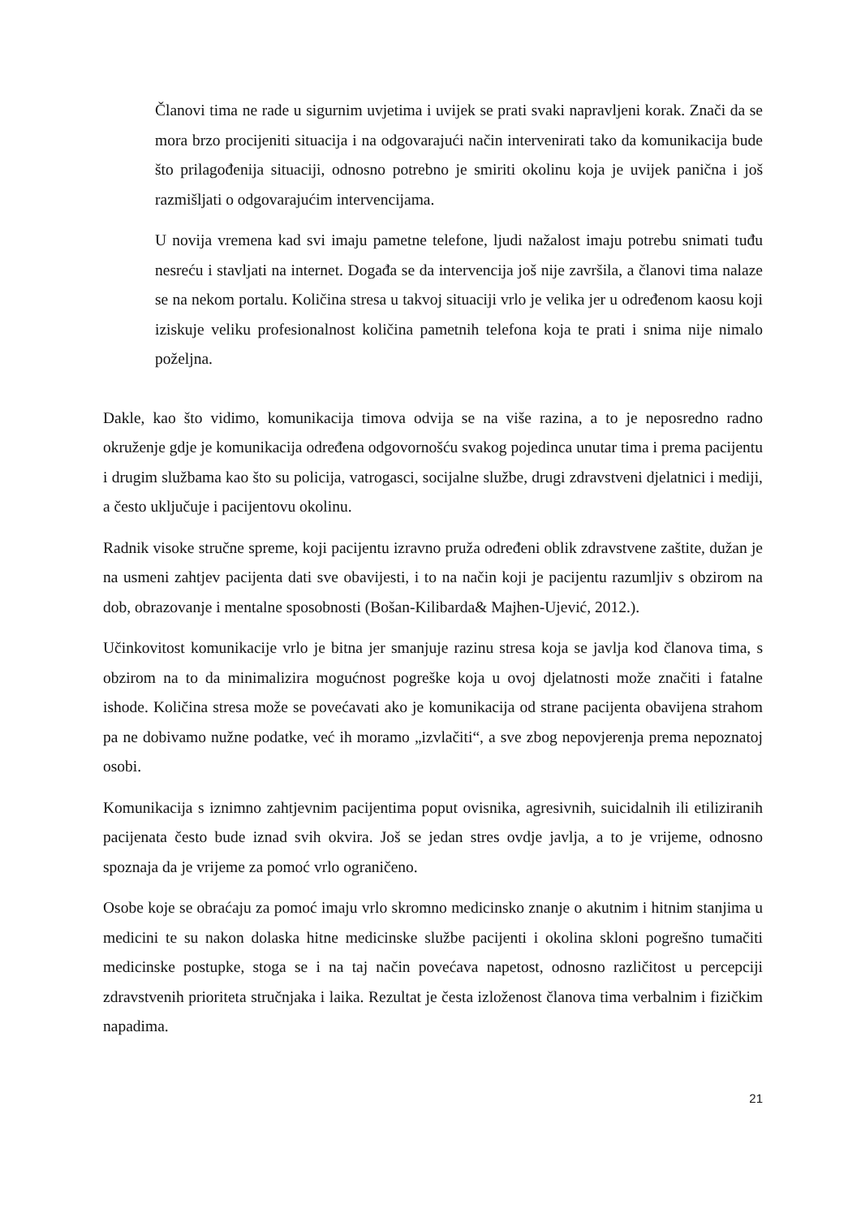Članovi tima ne rade u sigurnim uvjetima i uvijek se prati svaki napravljeni korak. Znači da se mora brzo procijeniti situacija i na odgovarajući način intervenirati tako da komunikacija bude što prilagođenija situaciji, odnosno potrebno je smiriti okolinu koja je uvijek panična i još razmišljati o odgovarajućim intervencijama.
U novija vremena kad svi imaju pametne telefone, ljudi nažalost imaju potrebu snimati tuđu nesreću i stavljati na internet. Događa se da intervencija još nije završila, a članovi tima nalaze se na nekom portalu. Količina stresa u takvoj situaciji vrlo je velika jer u određenom kaosu koji iziskuje veliku profesionalnost količina pametnih telefona koja te prati i snima nije nimalo poželjna.
Dakle, kao što vidimo, komunikacija timova odvija se na više razina, a to je neposredno radno okruženje gdje je komunikacija određena odgovornošću svakog pojedinca unutar tima i prema pacijentu i drugim službama kao što su policija, vatrogasci, socijalne službe, drugi zdravstveni djelatnici i mediji, a često uključuje i pacijentovu okolinu.
Radnik visoke stručne spreme, koji pacijentu izravno pruža određeni oblik zdravstvene zaštite, dužan je na usmeni zahtjev pacijenta dati sve obavijesti, i to na način koji je pacijentu razumljiv s obzirom na dob, obrazovanje i mentalne sposobnosti (Bošan-Kilibarda& Majhen-Ujević, 2012.).
Učinkovitost komunikacije vrlo je bitna jer smanjuje razinu stresa koja se javlja kod članova tima, s obzirom na to da minimalizira mogućnost pogreške koja u ovoj djelatnosti može značiti i fatalne ishode. Količina stresa može se povećavati ako je komunikacija od strane pacijenta obavijena strahom pa ne dobivamo nužne podatke, već ih moramo „izvlačiti“, a sve zbog nepovjerenja prema nepoznatoj osobi.
Komunikacija s iznimno zahtjevnim pacijentima poput ovisnika, agresivnih, suicidalnih ili etiliziranih pacijenata često bude iznad svih okvira. Još se jedan stres ovdje javlja, a to je vrijeme, odnosno spoznaja da je vrijeme za pomoć vrlo ograničeno.
Osobe koje se obraćaju za pomoć imaju vrlo skromno medicinsko znanje o akutnim i hitnim stanjima u medicini te su nakon dolaska hitne medicinske službe pacijenti i okolina skloni pogrešno tumačiti medicinske postupke, stoga se i na taj način povećava napetost, odnosno različitost u percepciji zdravstvenih prioriteta stručnjaka i laika. Rezultat je česta izloženost članova tima verbalnim i fizičkim napadima.
21